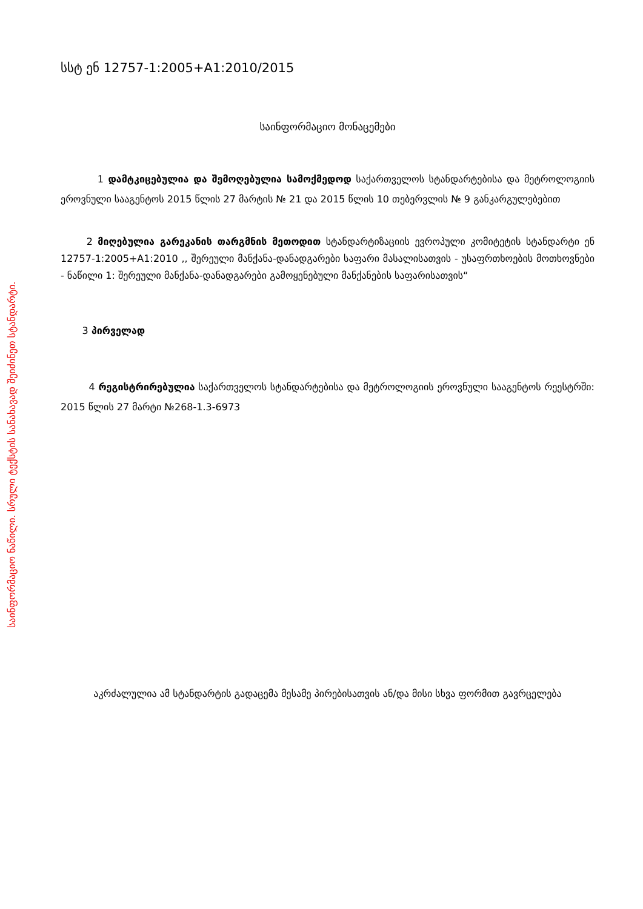საინფორმაციო ნაწილი. სრული ტექსტის სანახავად შეიძინეთ სტანდარტი.
სსტ ენ 12757-1:2005+A1:2010/2015
საინფორმაციო მონაცემები
1 დამტკიცებულია და შემოღებულია სამოქმედოდ საქართველოს სტანდარტებისა და მეტროლოგიის ეროვნული სააგენტოს 2015 წლის 27 მარტის № 21 და 2015 წლის 10 თებერვლის № 9 განკარგულებებით
2 მიღებულია გარეკანის თარგმნის მეთოდით სტანდარტიზაციის ევროპული კომიტეტის სტანდარტი ენ 12757-1:2005+A1:2010 ,, შერეული მანქანა-დანადგარები საფარი მასალისათვის - უსაფრთხოების მოთხოვნები - ნაწილი 1: შერეული მანქანა-დანადგარები გამოყენებული მანქანების საფარისათვის“
3 პირველად
4 რეგისტრირებულია საქართველოს სტანდარტებისა და მეტროლოგიის ეროვნული სააგენტოს რეესტრში: 2015 წლის 27 მარტი №268-1.3-6973
აკრძალულია ამ სტანდარტის გადაცემა მესამე პირებისათვის ან/და მისი სხვა ფორმით გავრცელება